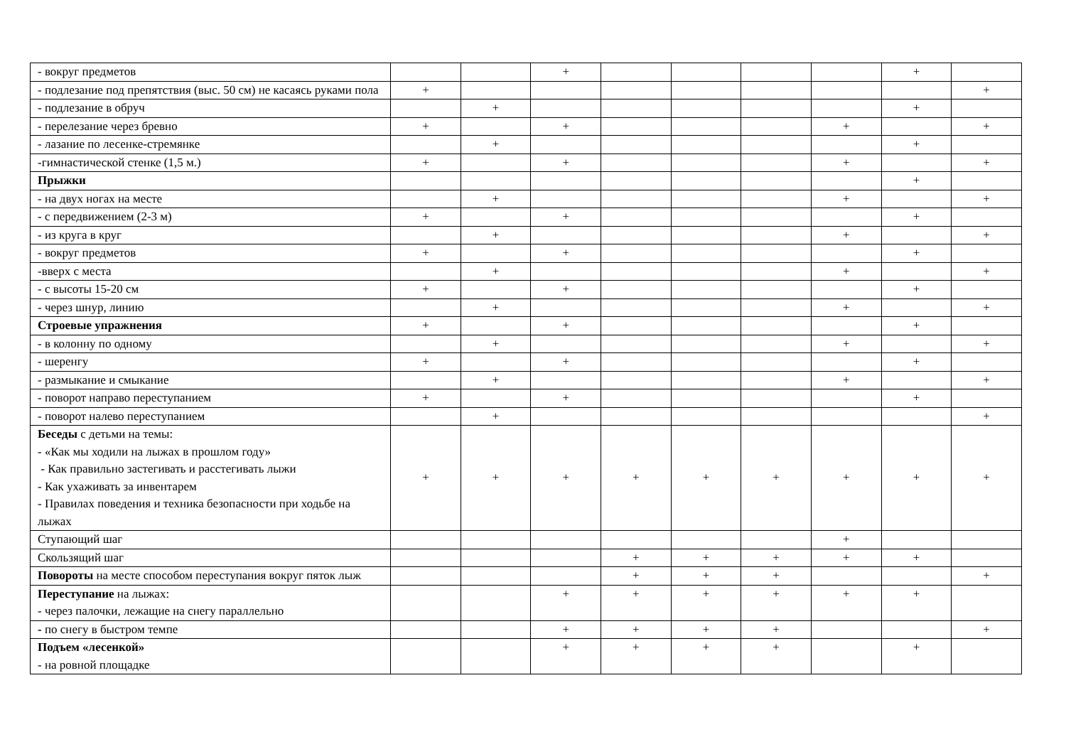| - вокруг предметов | | | + | | | | | + | |
| - подлезание под препятствия (выс. 50 см) не касаясь руками пола | + | | | | | | | | + |
| - подлезание в обруч | | + | | | | | | + | |
| - перелезание через бревно | + | | + | | | | + | | + |
| - лазание по лесенке-стремянке | | + | | | | | | + | |
| -гимнастической стенке (1,5 м.) | + | | + | | | | + | | + |
| Прыжки | | | | | | | | + | |
| - на двух ногах на месте | | + | | | | | + | | + |
| - с передвижением (2-3 м) | + | | + | | | | | + | |
| - из круга в круг | | + | | | | | + | | + |
| - вокруг предметов | + | | + | | | | | + | |
| -вверх с места | | + | | | | | + | | + |
| - с высоты 15-20 см | + | | + | | | | | + | |
| - через шнур, линию | | + | | | | | + | | + |
| Строевые упражнения | + | | + | | | | | + | |
| - в колонну по одному | | + | | | | | + | | + |
| - шеренгу | + | | + | | | | | + | |
| - размыкание и смыкание | | + | | | | | + | | + |
| - поворот направо переступанием | + | | + | | | | | + | |
| - поворот налево переступанием | | + | | | | | | | + |
| Беседы с детьми на темы: - «Как мы ходили на лыжах в прошлом году» - Как правильно застегивать и расстегивать лыжи - Как ухаживать за инвентарем - Правилах поведения и техника безопасности при ходьбе на лыжах | + | + | + | + | + | + | + | + | + |
| Ступающий шаг | | | | | | | + | | |
| Скользящий шаг | | | | + | + | + | + | + | |
| Повороты на месте способом переступания вокруг пяток лыж | | | | + | + | + | | | + |
| Переступание на лыжах: - через палочки, лежащие на снегу параллельно | | | + | + | + | + | + | + | |
| - по снегу в быстром темпе | | | + | + | + | + | | | + |
| Подъем «лесенкой» - на ровной площадке | | | + | + | + | + | | + | |